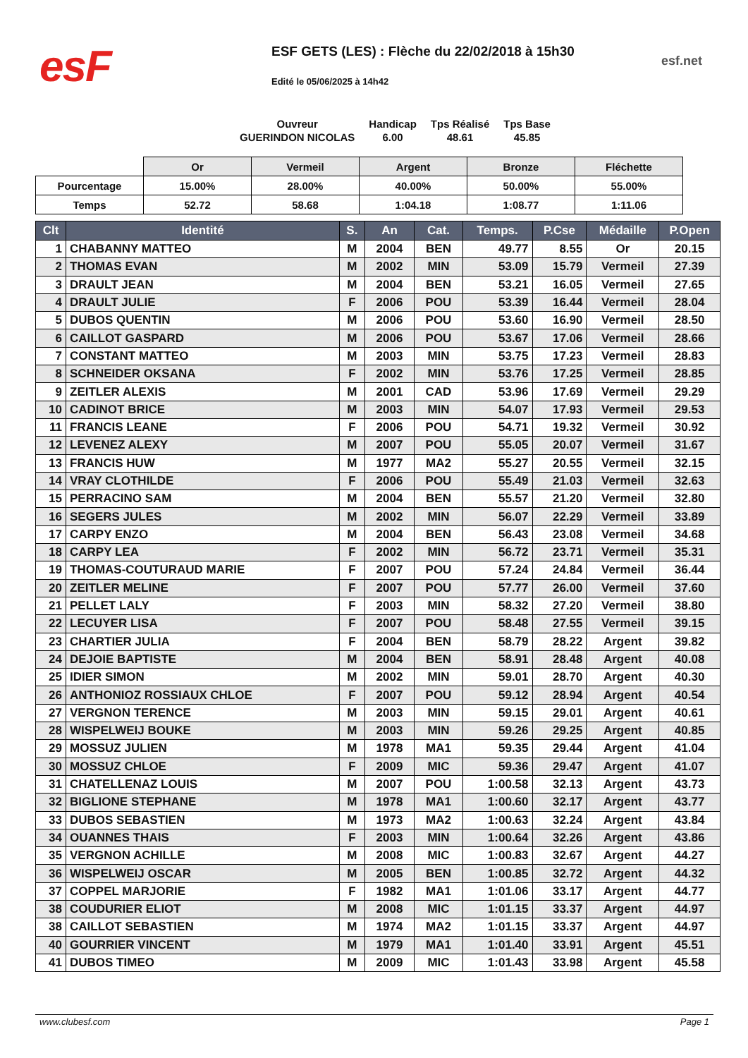esF
ESF GETS (LES) : Flèche du 22/02/2018 à 15h30
esf.net
Edité le 05/06/2025 à 14h42
| Ouvreur | Handicap | Tps Réalisé | Tps Base |
| GUERINDON NICOLAS | 6.00 | 48.61 | 45.85 |
| | Or | Vermeil | Argent | Bronze | Fléchette |
| Pourcentage | 15.00% | 28.00% | 40.00% | 50.00% | 55.00% |
| Temps | 52.72 | 58.68 | 1:04.18 | 1:08.77 | 1:11.06 |
| Clt | Identité | S. | An | Cat. | Temps. | P.Cse | Médaille | P.Open |
| --- | --- | --- | --- | --- | --- | --- | --- | --- |
| 1 | CHABANNY MATTEO | M | 2004 | BEN | 49.77 | 8.55 | Or | 20.15 |
| 2 | THOMAS EVAN | M | 2002 | MIN | 53.09 | 15.79 | Vermeil | 27.39 |
| 3 | DRAULT JEAN | M | 2004 | BEN | 53.21 | 16.05 | Vermeil | 27.65 |
| 4 | DRAULT JULIE | F | 2006 | POU | 53.39 | 16.44 | Vermeil | 28.04 |
| 5 | DUBOS QUENTIN | M | 2006 | POU | 53.60 | 16.90 | Vermeil | 28.50 |
| 6 | CAILLOT GASPARD | M | 2006 | POU | 53.67 | 17.06 | Vermeil | 28.66 |
| 7 | CONSTANT MATTEO | M | 2003 | MIN | 53.75 | 17.23 | Vermeil | 28.83 |
| 8 | SCHNEIDER OKSANA | F | 2002 | MIN | 53.76 | 17.25 | Vermeil | 28.85 |
| 9 | ZEITLER ALEXIS | M | 2001 | CAD | 53.96 | 17.69 | Vermeil | 29.29 |
| 10 | CADINOT BRICE | M | 2003 | MIN | 54.07 | 17.93 | Vermeil | 29.53 |
| 11 | FRANCIS LEANE | F | 2006 | POU | 54.71 | 19.32 | Vermeil | 30.92 |
| 12 | LEVENEZ ALEXY | M | 2007 | POU | 55.05 | 20.07 | Vermeil | 31.67 |
| 13 | FRANCIS HUW | M | 1977 | MA2 | 55.27 | 20.55 | Vermeil | 32.15 |
| 14 | VRAY CLOTHILDE | F | 2006 | POU | 55.49 | 21.03 | Vermeil | 32.63 |
| 15 | PERRACINO SAM | M | 2004 | BEN | 55.57 | 21.20 | Vermeil | 32.80 |
| 16 | SEGERS JULES | M | 2002 | MIN | 56.07 | 22.29 | Vermeil | 33.89 |
| 17 | CARPY ENZO | M | 2004 | BEN | 56.43 | 23.08 | Vermeil | 34.68 |
| 18 | CARPY LEA | F | 2002 | MIN | 56.72 | 23.71 | Vermeil | 35.31 |
| 19 | THOMAS-COUTURAUD MARIE | F | 2007 | POU | 57.24 | 24.84 | Vermeil | 36.44 |
| 20 | ZEITLER MELINE | F | 2007 | POU | 57.77 | 26.00 | Vermeil | 37.60 |
| 21 | PELLET LALY | F | 2003 | MIN | 58.32 | 27.20 | Vermeil | 38.80 |
| 22 | LECUYER LISA | F | 2007 | POU | 58.48 | 27.55 | Vermeil | 39.15 |
| 23 | CHARTIER JULIA | F | 2004 | BEN | 58.79 | 28.22 | Argent | 39.82 |
| 24 | DEJOIE BAPTISTE | M | 2004 | BEN | 58.91 | 28.48 | Argent | 40.08 |
| 25 | IDIER SIMON | M | 2002 | MIN | 59.01 | 28.70 | Argent | 40.30 |
| 26 | ANTHONIOZ ROSSIAUX CHLOE | F | 2007 | POU | 59.12 | 28.94 | Argent | 40.54 |
| 27 | VERGNON TERENCE | M | 2003 | MIN | 59.15 | 29.01 | Argent | 40.61 |
| 28 | WISPELWEIJ BOUKE | M | 2003 | MIN | 59.26 | 29.25 | Argent | 40.85 |
| 29 | MOSSUZ JULIEN | M | 1978 | MA1 | 59.35 | 29.44 | Argent | 41.04 |
| 30 | MOSSUZ CHLOE | F | 2009 | MIC | 59.36 | 29.47 | Argent | 41.07 |
| 31 | CHATELLENAZ LOUIS | M | 2007 | POU | 1:00.58 | 32.13 | Argent | 43.73 |
| 32 | BIGLIONE STEPHANE | M | 1978 | MA1 | 1:00.60 | 32.17 | Argent | 43.77 |
| 33 | DUBOS SEBASTIEN | M | 1973 | MA2 | 1:00.63 | 32.24 | Argent | 43.84 |
| 34 | OUANNES THAIS | F | 2003 | MIN | 1:00.64 | 32.26 | Argent | 43.86 |
| 35 | VERGNON ACHILLE | M | 2008 | MIC | 1:00.83 | 32.67 | Argent | 44.27 |
| 36 | WISPELWEIJ OSCAR | M | 2005 | BEN | 1:00.85 | 32.72 | Argent | 44.32 |
| 37 | COPPEL MARJORIE | F | 1982 | MA1 | 1:01.06 | 33.17 | Argent | 44.77 |
| 38 | COUDURIER ELIOT | M | 2008 | MIC | 1:01.15 | 33.37 | Argent | 44.97 |
| 38 | CAILLOT SEBASTIEN | M | 1974 | MA2 | 1:01.15 | 33.37 | Argent | 44.97 |
| 40 | GOURRIER VINCENT | M | 1979 | MA1 | 1:01.40 | 33.91 | Argent | 45.51 |
| 41 | DUBOS TIMEO | M | 2009 | MIC | 1:01.43 | 33.98 | Argent | 45.58 |
www.clubesf.com Page 1